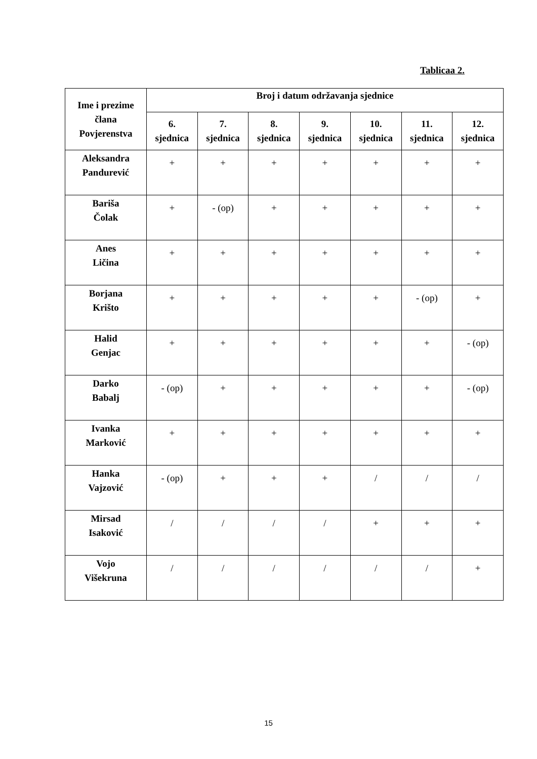Tablicaa 2.
| Ime i prezime člana Povjerenstva | Broj i datum održavanja sjednice | | | | | | |
| --- | --- | --- | --- | --- | --- | --- | --- |
| | 6. sjednica | 7. sjednica | 8. sjednica | 9. sjednica | 10. sjednica | 11. sjednica | 12. sjednica |
| Aleksandra Pandurević | + | + | + | + | + | + | + |
| Bariša Čolak | + | - (op) | + | + | + | + | + |
| Anes Ličina | + | + | + | + | + | + | + |
| Borjana Krišto | + | + | + | + | + | - (op) | + |
| Halid Genjac | + | + | + | + | + | + | - (op) |
| Darko Babalj | - (op) | + | + | + | + | + | - (op) |
| Ivanka Marković | + | + | + | + | + | + | + |
| Hanka Vajzović | - (op) | + | + | + | / | / | / |
| Mirsad Isaković | / | / | / | / | + | + | + |
| Vojo Višekruna | / | / | / | / | / | / | + |
15